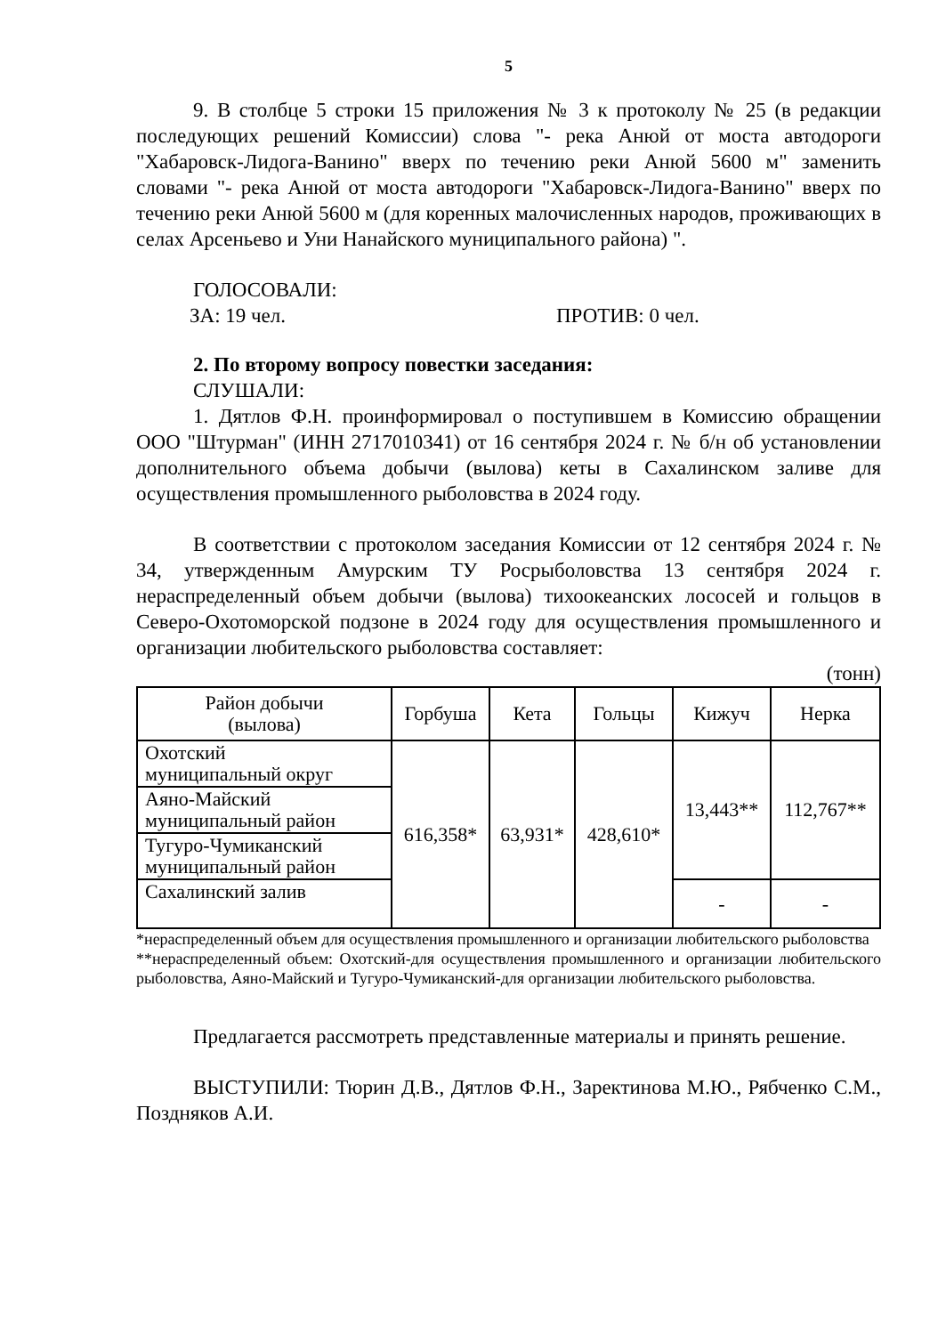5
9. В столбце 5 строки 15 приложения № 3 к протоколу № 25 (в редакции последующих решений Комиссии) слова "- река Анюй от моста автодороги "Хабаровск-Лидога-Ванино" вверх по течению реки Анюй 5600 м" заменить словами "- река Анюй от моста автодороги "Хабаровск-Лидога-Ванино" вверх по течению реки Анюй 5600 м (для коренных малочисленных народов, проживающих в селах Арсеньево и Уни Нанайского муниципального района) ".
ГОЛОСОВАЛИ:
ЗА: 19 чел. ПРОТИВ: 0 чел.
2. По второму вопросу повестки заседания:
СЛУШАЛИ:
1. Дятлов Ф.Н. проинформировал о поступившем в Комиссию обращении ООО "Штурман" (ИНН 2717010341) от 16 сентября 2024 г. № б/н об установлении дополнительного объема добычи (вылова) кеты в Сахалинском заливе для осуществления промышленного рыболовства в 2024 году.
В соответствии с протоколом заседания Комиссии от 12 сентября 2024 г. № 34, утвержденным Амурским ТУ Росрыболовства 13 сентября 2024 г. нераспределенный объем добычи (вылова) тихоокеанских лососей и гольцов в Северо-Охотоморской подзоне в 2024 году для осуществления промышленного и организации любительского рыболовства составляет:
(тонн)
| Район добычи (вылова) | Горбуша | Кета | Гольцы | Кижуч | Нерка |
| --- | --- | --- | --- | --- | --- |
| Охотский муниципальный округ | 616,358* | 63,931* | 428,610* | 13,443** | 112,767** |
| Аяно-Майский муниципальный район | | | | | |
| Тугуро-Чумиканский муниципальный район | | | | | |
| Сахалинский залив | | | | - | - |
*нераспределенный объем для осуществления промышленного и организации любительского рыболовства
**нераспределенный объем: Охотский-для осуществления промышленного и организации любительского рыболовства, Аяно-Майский и Тугуро-Чумиканский-для организации любительского рыболовства.
Предлагается рассмотреть представленные материалы и принять решение.
ВЫСТУПИЛИ: Тюрин Д.В., Дятлов Ф.Н., Заректинова М.Ю., Рябченко С.М., Поздняков А.И.